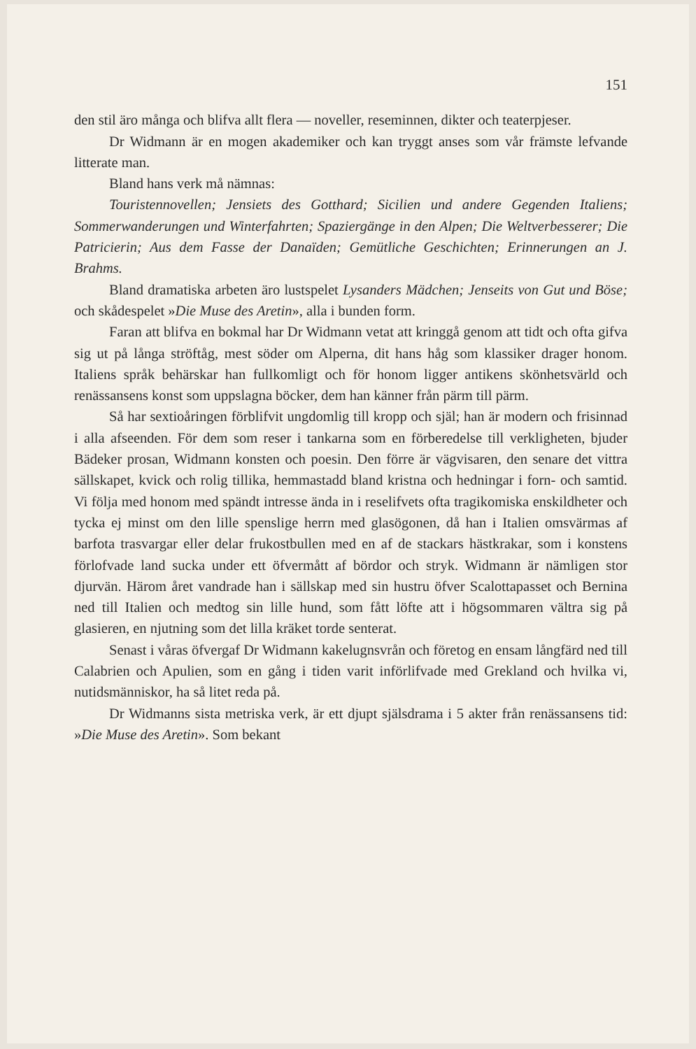151
den stil äro många och blifva allt flera — noveller, reseminnen, dikter och teaterpjeser.
Dr Widmann är en mogen akademiker och kan tryggt anses som vår främste lefvande litterate man.
Bland hans verk må nämnas:
Touristennovellen; Jensiets des Gotthard; Sicilien und andere Gegenden Italiens; Sommerwanderungen und Winterfahrten; Spaziergänge in den Alpen; Die Weltverbesserer; Die Patricierin; Aus dem Fasse der Danaïden; Gemütliche Geschichten; Erinnerungen an J. Brahms.
Bland dramatiska arbeten äro lustspelet Lysanders Mädchen; Jenseits von Gut und Böse; och skådespelet »Die Muse des Aretin», alla i bunden form.
Faran att blifva en bokmal har Dr Widmann vetat att kringgå genom att tidt och ofta gifva sig ut på långa ströftåg, mest söder om Alperna, dit hans håg som klassiker drager honom. Italiens språk behärskar han fullkomligt och för honom ligger antikens skönhetsvärld och renässansens konst som uppslagna böcker, dem han känner från pärm till pärm.
Så har sextioåringen förblifvit ungdomlig till kropp och själ; han är modern och frisinnad i alla afseenden. För dem som reser i tankarna som en förberedelse till verkligheten, bjuder Bädeker prosan, Widmann konsten och poesin. Den förre är vägvisaren, den senare det vittra sällskapet, kvick och rolig tillika, hemmastadd bland kristna och hedningar i forn- och samtid. Vi följa med honom med spändt intresse ända in i reselifvets ofta tragikomiska enskildheter och tycka ej minst om den lille spenslige herrn med glasögonen, då han i Italien omsvärmas af barfota trasvargar eller delar frukostbullen med en af de stackars hästkrakar, som i konstens förlofvade land sucka under ett öfvermått af bördor och stryk. Widmann är nämligen stor djurvän. Härom året vandrade han i sällskap med sin hustru öfver Scalottapasset och Bernina ned till Italien och medtog sin lille hund, som fått löfte att i högsommaren vältra sig på glasieren, en njutning som det lilla kräket torde senterat.
Senast i våras öfvergaf Dr Widmann kakelugnsvrån och företog en ensam långfärd ned till Calabrien och Apulien, som en gång i tiden varit införlifvade med Grekland och hvilka vi, nutidsmänniskor, ha så litet reda på.
Dr Widmanns sista metriska verk, är ett djupt själsdrama i 5 akter från renässansens tid: »Die Muse des Aretin». Som bekant